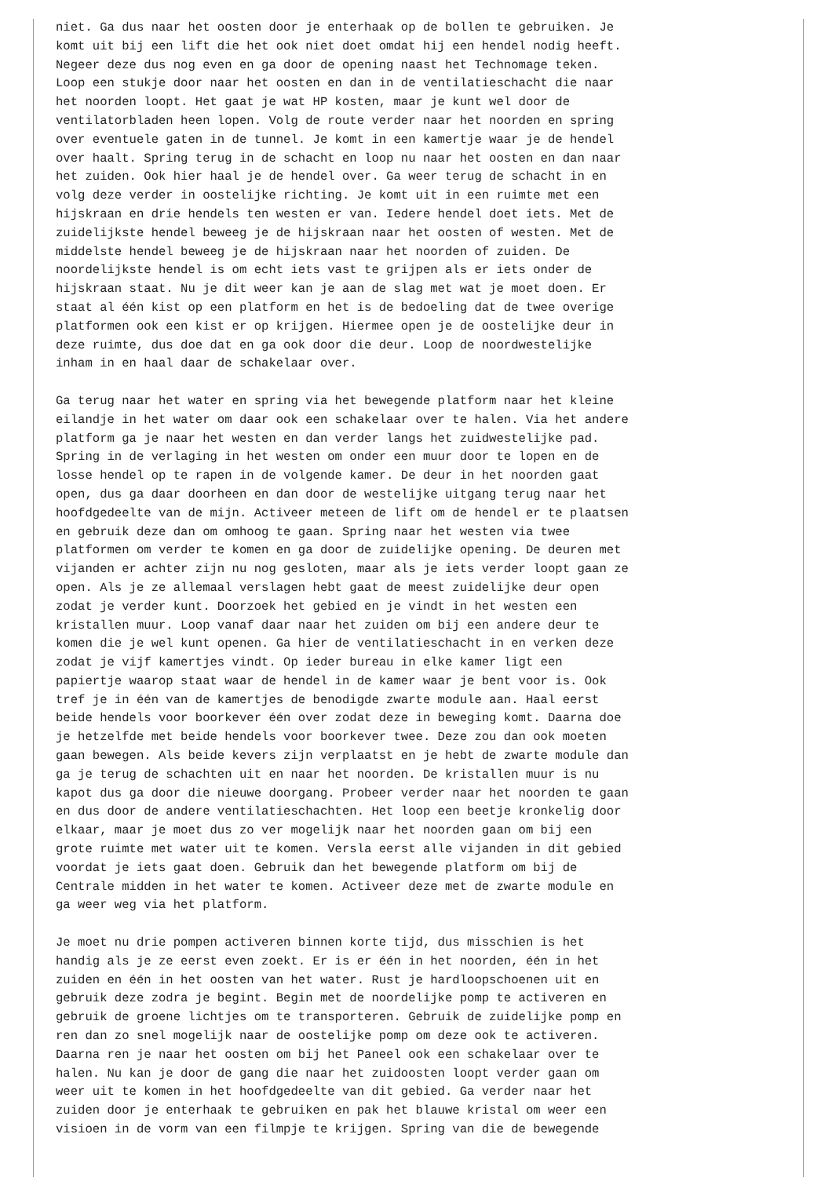niet. Ga dus naar het oosten door je enterhaak op de bollen te gebruiken. Je
komt uit bij een lift die het ook niet doet omdat hij een hendel nodig heeft.
Negeer deze dus nog even en ga door de opening naast het Technomage teken.
Loop een stukje door naar het oosten en dan in de ventilatieschacht die naar
het noorden loopt. Het gaat je wat HP kosten, maar je kunt wel door de
ventilatorbladen heen lopen. Volg de route verder naar het noorden en spring
over eventuele gaten in de tunnel. Je komt in een kamertje waar je de hendel
over haalt. Spring terug in de schacht en loop nu naar het oosten en dan naar
het zuiden. Ook hier haal je de hendel over. Ga weer terug de schacht in en
volg deze verder in oostelijke richting. Je komt uit in een ruimte met een
hijskraan en drie hendels ten westen er van. Iedere hendel doet iets. Met de
zuidelijkste hendel beweeg je de hijskraan naar het oosten of westen. Met de
middelste hendel beweeg je de hijskraan naar het noorden of zuiden. De
noordelijkste hendel is om echt iets vast te grijpen als er iets onder de
hijskraan staat. Nu je dit weer kan je aan de slag met wat je moet doen. Er
staat al één kist op een platform en het is de bedoeling dat de twee overige
platformen ook een kist er op krijgen. Hiermee open je de oostelijke deur in
deze ruimte, dus doe dat en ga ook door die deur. Loop de noordwestelijke
inham in en haal daar de schakelaar over.

Ga terug naar het water en spring via het bewegende platform naar het kleine
eilandje in het water om daar ook een schakelaar over te halen. Via het andere
platform ga je naar het westen en dan verder langs het zuidwestelijke pad.
Spring in de verlaging in het westen om onder een muur door te lopen en de
losse hendel op te rapen in de volgende kamer. De deur in het noorden gaat
open, dus ga daar doorheen en dan door de westelijke uitgang terug naar het
hoofdgedeelte van de mijn. Activeer meteen de lift om de hendel er te plaatsen
en gebruik deze dan om omhoog te gaan. Spring naar het westen via twee
platformen om verder te komen en ga door de zuidelijke opening. De deuren met
vijanden er achter zijn nu nog gesloten, maar als je iets verder loopt gaan ze
open. Als je ze allemaal verslagen hebt gaat de meest zuidelijke deur open
zodat je verder kunt. Doorzoek het gebied en je vindt in het westen een
kristallen muur. Loop vanaf daar naar het zuiden om bij een andere deur te
komen die je wel kunt openen. Ga hier de ventilatieschacht in en verken deze
zodat je vijf kamertjes vindt. Op ieder bureau in elke kamer ligt een
papiertje waarop staat waar de hendel in de kamer waar je bent voor is. Ook
tref je in één van de kamertjes de benodigde zwarte module aan. Haal eerst
beide hendels voor boorkever één over zodat deze in beweging komt. Daarna doe
je hetzelfde met beide hendels voor boorkever twee. Deze zou dan ook moeten
gaan bewegen. Als beide kevers zijn verplaatst en je hebt de zwarte module dan
ga je terug de schachten uit en naar het noorden. De kristallen muur is nu
kapot dus ga door die nieuwe doorgang. Probeer verder naar het noorden te gaan
en dus door de andere ventilatieschachten. Het loop een beetje kronkelig door
elkaar, maar je moet dus zo ver mogelijk naar het noorden gaan om bij een
grote ruimte met water uit te komen. Versla eerst alle vijanden in dit gebied
voordat je iets gaat doen. Gebruik dan het bewegende platform om bij de
Centrale midden in het water te komen. Activeer deze met de zwarte module en
ga weer weg via het platform.

Je moet nu drie pompen activeren binnen korte tijd, dus misschien is het
handig als je ze eerst even zoekt. Er is er één in het noorden, één in het
zuiden en één in het oosten van het water. Rust je hardloopschoenen uit en
gebruik deze zodra je begint. Begin met de noordelijke pomp te activeren en
gebruik de groene lichtjes om te transporteren. Gebruik de zuidelijke pomp en
ren dan zo snel mogelijk naar de oostelijke pomp om deze ook te activeren.
Daarna ren je naar het oosten om bij het Paneel ook een schakelaar over te
halen. Nu kan je door de gang die naar het zuidoosten loopt verder gaan om
weer uit te komen in het hoofdgedeelte van dit gebied. Ga verder naar het
zuiden door je enterhaak te gebruiken en pak het blauwe kristal om weer een
visioen in de vorm van een filmpje te krijgen. Spring van die de bewegende